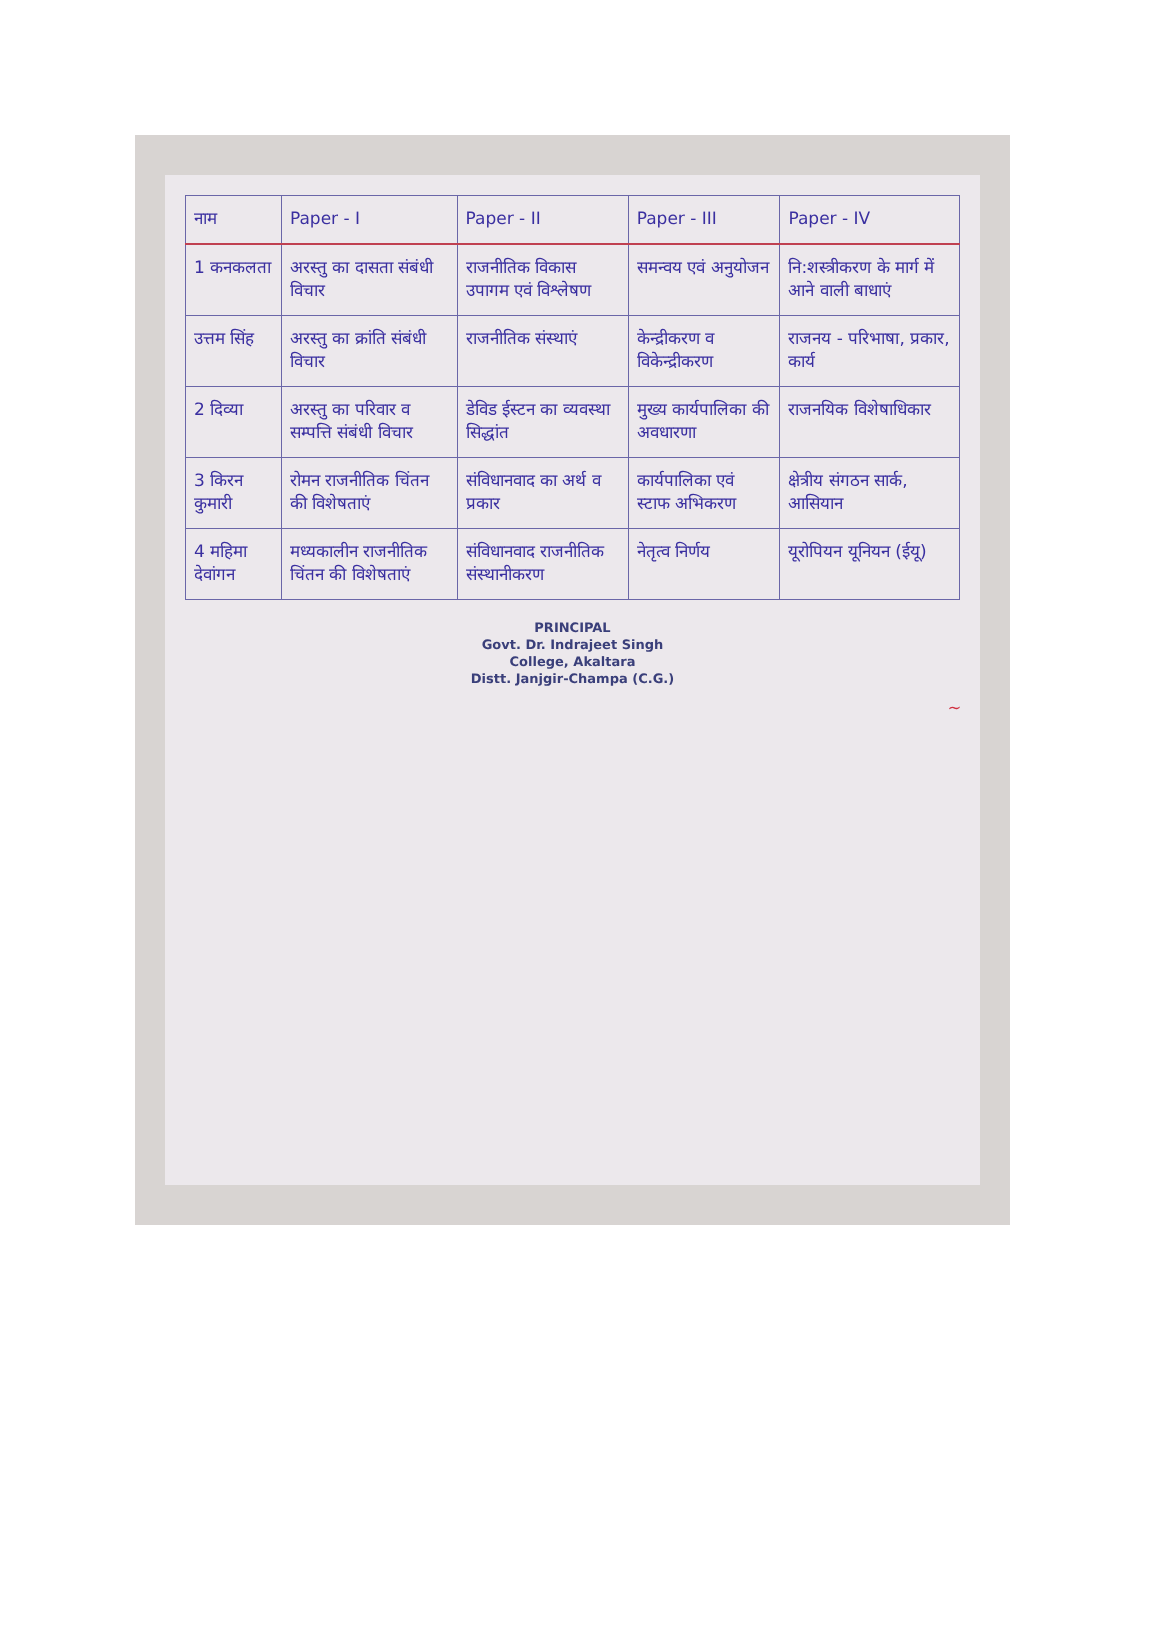| नाम | Paper - I | Paper - II | Paper - III | Paper - IV |
| --- | --- | --- | --- | --- |
| 1 कनकलता | अरस्तु का दासता संबंधी विचार | राजनीतिक विकास उपागम एवं विश्लेषण | समन्वय एवं अनुयोजन | नि:शस्त्रीकरण के मार्ग में आने वाली बाधाएं |
| उत्तम सिंह | अरस्तु का क्रांति संबंधी विचार | राजनीतिक संस्थाएं | केन्द्रीकरण व विकेन्द्रीकरण | राजनय - परिभाषा, प्रकार, कार्य |
| 2 दिव्या | अरस्तु का परिवार व सम्पत्ति संबंधी विचार | डेविड ईस्टन का व्यवस्था सिद्धांत | मुख्य कार्यपालिका की अवधारणा | राजनयिक विशेषाधिकार |
| 3 किरन कुमारी | रोमन राजनीतिक चिंतन की विशेषताएं | संविधानवाद का अर्थ व प्रकार | कार्यपालिका एवं स्टाफ अभिकरण | क्षेत्रीय संगठन सार्क, आसियान |
| 4 महिमा देवांगन | मध्यकालीन राजनीतिक चिंतन की विशेषताएं | संविधानवाद राजनीतिक संस्थानीकरण | नेतृत्व निर्णय | यूरोपियन यूनियन (ईयू) |
PRINCIPAL
Govt. Dr. Indrajeet Singh
College, Akaltara
Distt. Janjgir-Champa (C.G.)
~